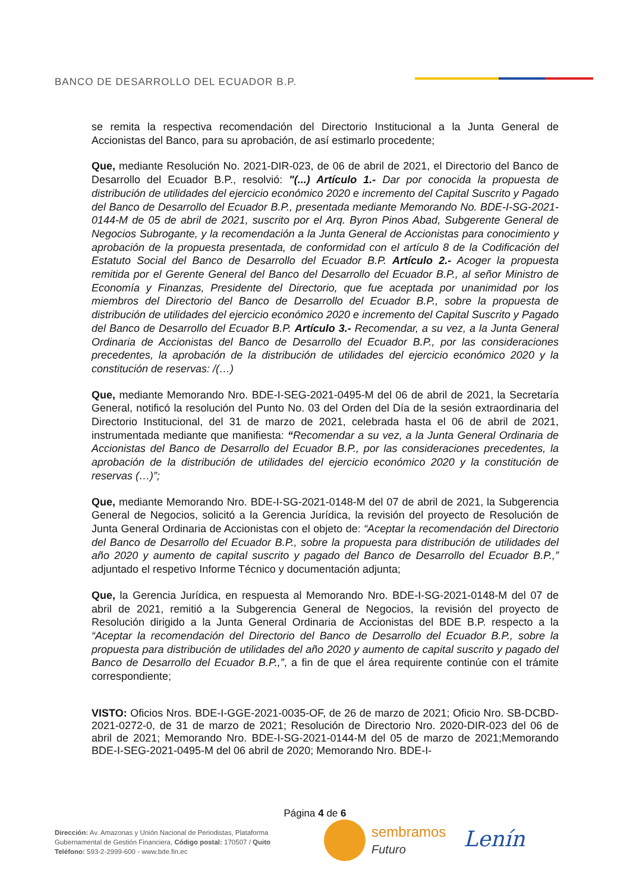BANCO DE DESARROLLO DEL ECUADOR B.P.
se remita la respectiva recomendación del Directorio Institucional a la Junta General de Accionistas del Banco, para su aprobación, de así estimarlo procedente;
Que, mediante Resolución No. 2021-DIR-023, de 06 de abril de 2021, el Directorio del Banco de Desarrollo del Ecuador B.P., resolvió: "(...) Artículo 1.- Dar por conocida la propuesta de distribución de utilidades del ejercicio económico 2020 e incremento del Capital Suscrito y Pagado del Banco de Desarrollo del Ecuador B.P., presentada mediante Memorando No. BDE-I-SG-2021-0144-M de 05 de abril de 2021, suscrito por el Arq. Byron Pinos Abad, Subgerente General de Negocios Subrogante, y la recomendación a la Junta General de Accionistas para conocimiento y aprobación de la propuesta presentada, de conformidad con el artículo 8 de la Codificación del Estatuto Social del Banco de Desarrollo del Ecuador B.P. Artículo 2.- Acoger la propuesta remitida por el Gerente General del Banco del Desarrollo del Ecuador B.P., al señor Ministro de Economía y Finanzas, Presidente del Directorio, que fue aceptada por unanimidad por los miembros del Directorio del Banco de Desarrollo del Ecuador B.P., sobre la propuesta de distribución de utilidades del ejercicio económico 2020 e incremento del Capital Suscrito y Pagado del Banco de Desarrollo del Ecuador B.P. Artículo 3.- Recomendar, a su vez, a la Junta General Ordinaria de Accionistas del Banco de Desarrollo del Ecuador B.P., por las consideraciones precedentes, la aprobación de la distribución de utilidades del ejercicio económico 2020 y la constitución de reservas: /(…)
Que, mediante Memorando Nro. BDE-I-SEG-2021-0495-M del 06 de abril de 2021, la Secretaría General, notificó la resolución del Punto No. 03 del Orden del Día de la sesión extraordinaria del Directorio Institucional, del 31 de marzo de 2021, celebrada hasta el 06 de abril de 2021, instrumentada mediante que manifiesta: “Recomendar a su vez, a la Junta General Ordinaria de Accionistas del Banco de Desarrollo del Ecuador B.P., por las consideraciones precedentes, la aprobación de la distribución de utilidades del ejercicio económico 2020 y la constitución de reservas (…)”;
Que, mediante Memorando Nro. BDE-I-SG-2021-0148-M del 07 de abril de 2021, la Subgerencia General de Negocios, solicitó a la Gerencia Jurídica, la revisión del proyecto de Resolución de Junta General Ordinaria de Accionistas con el objeto de: “Aceptar la recomendación del Directorio del Banco de Desarrollo del Ecuador B.P., sobre la propuesta para distribución de utilidades del año 2020 y aumento de capital suscrito y pagado del Banco de Desarrollo del Ecuador B.P.,” adjuntado el respetivo Informe Técnico y documentación adjunta;
Que, la Gerencia Jurídica, en respuesta al Memorando Nro. BDE-I-SG-2021-0148-M del 07 de abril de 2021, remitió a la Subgerencia General de Negocios, la revisión del proyecto de Resolución dirigido a la Junta General Ordinaria de Accionistas del BDE B.P. respecto a la “Aceptar la recomendación del Directorio del Banco de Desarrollo del Ecuador B.P., sobre la propuesta para distribución de utilidades del año 2020 y aumento de capital suscrito y pagado del Banco de Desarrollo del Ecuador B.P.,”, a fin de que el área requirente continúe con el trámite correspondiente;
VISTO: Oficios Nros. BDE-I-GGE-2021-0035-OF, de 26 de marzo de 2021; Oficio Nro. SB-DCBD-2021-0272-0, de 31 de marzo de 2021; Resolución de Directorio Nro. 2020-DIR-023 del 06 de abril de 2021; Memorando Nro. BDE-I-SG-2021-0144-M del 05 de marzo de 2021;Memorando BDE-I-SEG-2021-0495-M del 06 abril de 2020; Memorando Nro. BDE-I-
Página 4 de 6
Dirección: Av. Amazonas y Unión Nacional de Periodistas, Plataforma
Gubernamental de Gestión Financiera, Código postal: 170507 / Quito
Teléfono: 593-2-2999-600 - www.bde.fin.ec
sembramos
Futuro
Lenín